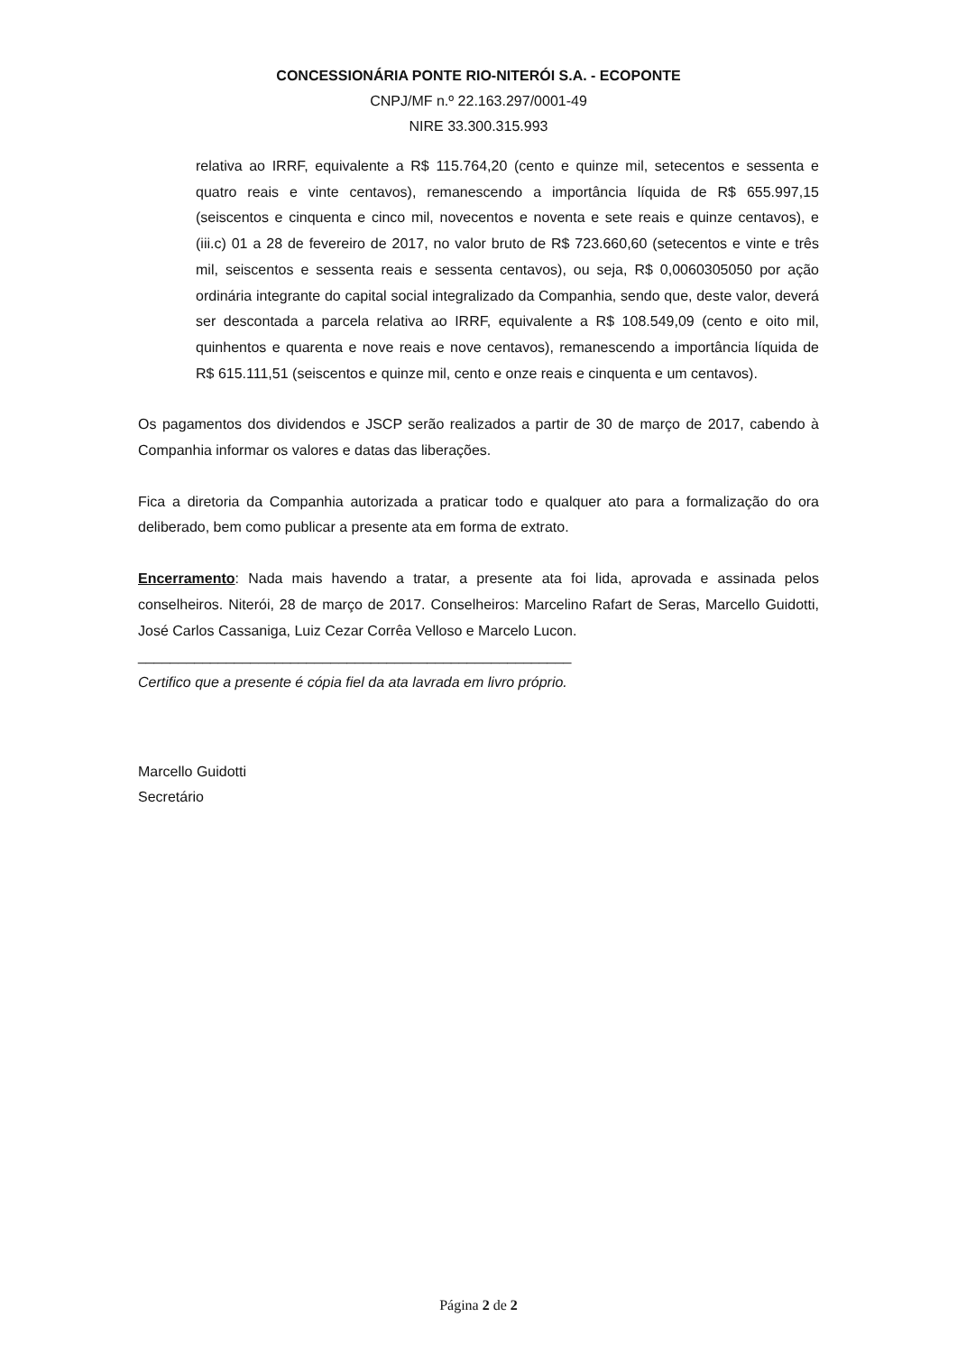CONCESSIONÁRIA PONTE RIO-NITERÓI S.A. - ECOPONTE
CNPJ/MF n.º 22.163.297/0001-49
NIRE 33.300.315.993
relativa ao IRRF, equivalente a R$ 115.764,20 (cento e quinze mil, setecentos e sessenta e quatro reais e vinte centavos), remanescendo a importância líquida de R$ 655.997,15 (seiscentos e cinquenta e cinco mil, novecentos e noventa e sete reais e quinze centavos), e (iii.c) 01 a 28 de fevereiro de 2017, no valor bruto de R$ 723.660,60 (setecentos e vinte e três mil, seiscentos e sessenta reais e sessenta centavos), ou seja, R$ 0,0060305050 por ação ordinária integrante do capital social integralizado da Companhia, sendo que, deste valor, deverá ser descontada a parcela relativa ao IRRF, equivalente a R$ 108.549,09 (cento e oito mil, quinhentos e quarenta e nove reais e nove centavos), remanescendo a importância líquida de R$ 615.111,51 (seiscentos e quinze mil, cento e onze reais e cinquenta e um centavos).
Os pagamentos dos dividendos e JSCP serão realizados a partir de 30 de março de 2017, cabendo à Companhia informar os valores e datas das liberações.
Fica a diretoria da Companhia autorizada a praticar todo e qualquer ato para a formalização do ora deliberado, bem como publicar a presente ata em forma de extrato.
Encerramento: Nada mais havendo a tratar, a presente ata foi lida, aprovada e assinada pelos conselheiros. Niterói, 28 de março de 2017. Conselheiros: Marcelino Rafart de Seras, Marcello Guidotti, José Carlos Cassaniga, Luiz Cezar Corrêa Velloso e Marcelo Lucon.
______________________________________________________
Certifico que a presente é cópia fiel da ata lavrada em livro próprio.
Marcello Guidotti
Secretário
Página 2 de 2